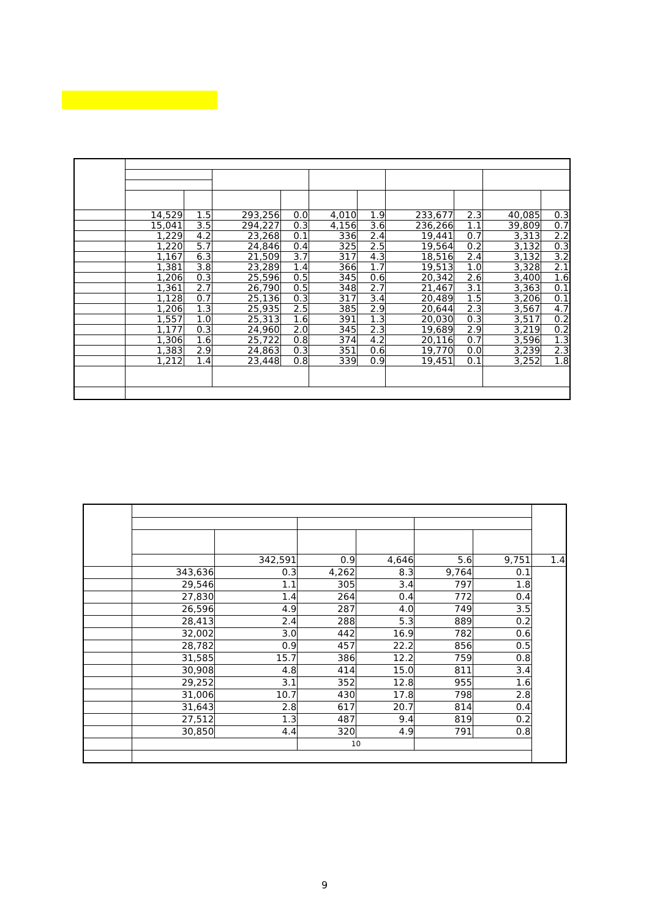| | 14,529 | 1.5 | 293,256 | 0.0 | 4,010 | 1.9 | 233,677 | 2.3 | 40,085 | 0.3 |
| | 15,041 | 3.5 | 294,227 | 0.3 | 4,156 | 3.6 | 236,266 | 1.1 | 39,809 | 0.7 |
| | 1,229 | 4.2 | 23,268 | 0.1 | 336 | 2.4 | 19,441 | 0.7 | 3,313 | 2.2 |
| | 1,220 | 5.7 | 24,846 | 0.4 | 325 | 2.5 | 19,564 | 0.2 | 3,132 | 0.3 |
| | 1,167 | 6.3 | 21,509 | 3.7 | 317 | 4.3 | 18,516 | 2.4 | 3,132 | 3.2 |
| | 1,381 | 3.8 | 23,289 | 1.4 | 366 | 1.7 | 19,513 | 1.0 | 3,328 | 2.1 |
| | 1,206 | 0.3 | 25,596 | 0.5 | 345 | 0.6 | 20,342 | 2.6 | 3,400 | 1.6 |
| | 1,361 | 2.7 | 26,790 | 0.5 | 348 | 2.7 | 21,467 | 3.1 | 3,363 | 0.1 |
| | 1,128 | 0.7 | 25,136 | 0.3 | 317 | 3.4 | 20,489 | 1.5 | 3,206 | 0.1 |
| | 1,206 | 1.3 | 25,935 | 2.5 | 385 | 2.9 | 20,644 | 2.3 | 3,567 | 4.7 |
| | 1,557 | 1.0 | 25,313 | 1.6 | 391 | 1.3 | 20,030 | 0.3 | 3,517 | 0.2 |
| | 1,177 | 0.3 | 24,960 | 2.0 | 345 | 2.3 | 19,689 | 2.9 | 3,219 | 0.2 |
| | 1,306 | 1.6 | 25,722 | 0.8 | 374 | 4.2 | 20,116 | 0.7 | 3,596 | 1.3 |
| | 1,383 | 2.9 | 24,863 | 0.3 | 351 | 0.6 | 19,770 | 0.0 | 3,239 | 2.3 |
| | 1,212 | 1.4 | 23,448 | 0.8 | 339 | 0.9 | 19,451 | 0.1 | 3,252 | 1.8 |
| | | 342,591 | 0.9 | 4,646 | 5.6 | 9,751 | 1.4 |
| | 343,636 | 0.3 | 4,262 | 8.3 | 9,764 | 0.1 | |
| | 29,546 | 1.1 | 305 | 3.4 | 797 | 1.8 | |
| | 27,830 | 1.4 | 264 | 0.4 | 772 | 0.4 | |
| | 26,596 | 4.9 | 287 | 4.0 | 749 | 3.5 | |
| | 28,413 | 2.4 | 288 | 5.3 | 889 | 0.2 | |
| | 32,002 | 3.0 | 442 | 16.9 | 782 | 0.6 | |
| | 28,782 | 0.9 | 457 | 22.2 | 856 | 0.5 | |
| | 31,585 | 15.7 | 386 | 12.2 | 759 | 0.8 | |
| | 30,908 | 4.8 | 414 | 15.0 | 811 | 3.4 | |
| | 29,252 | 3.1 | 352 | 12.8 | 955 | 1.6 | |
| | 31,006 | 10.7 | 430 | 17.8 | 798 | 2.8 | |
| | 31,643 | 2.8 | 617 | 20.7 | 814 | 0.4 | |
| | 27,512 | 1.3 | 487 | 9.4 | 819 | 0.2 | |
| | 30,850 | 4.4 | 320 | 4.9 | 791 | 0.8 | |
| | | | 10 | | | | |
9